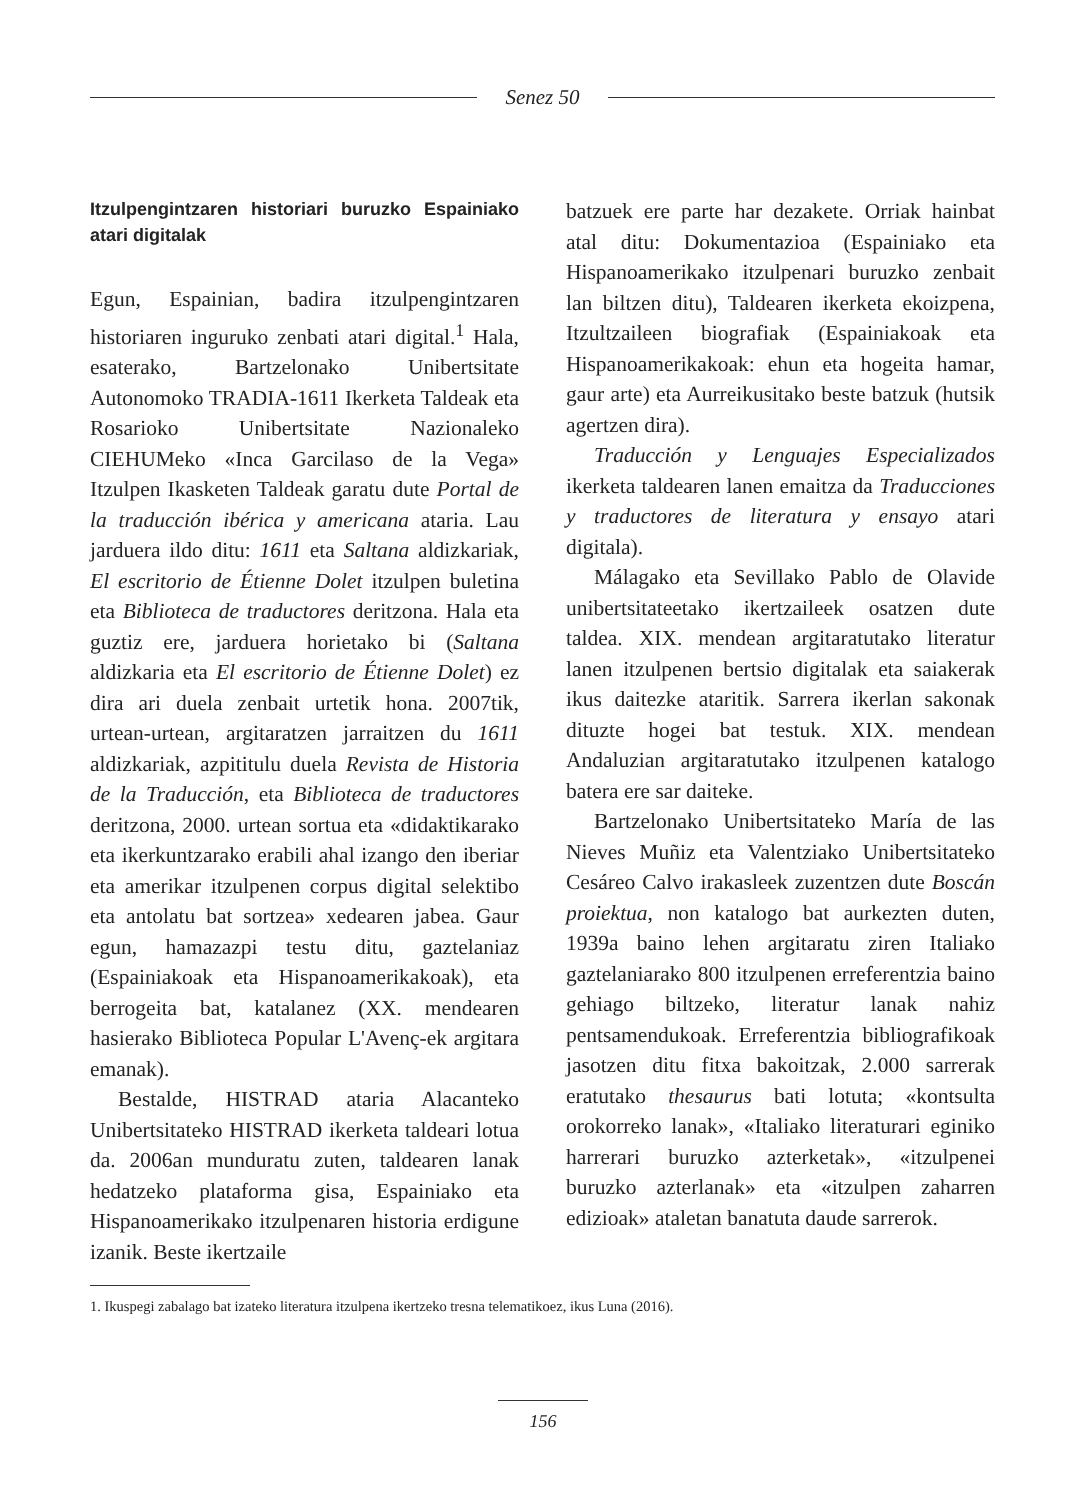Senez 50
Itzulpengintzaren historiari buruzko Espainiako atari digitalak
Egun, Espainian, badira itzulpengintzaren historiaren inguruko zenbati atari digital.<sup>1</sup> Hala, esaterako, Bartzelonako Unibertsitate Autonomoko TRADIA-1611 Ikerketa Taldeak eta Rosarioko Unibertsitate Nazionaleko CIEHUMeko «Inca Garcilaso de la Vega» Itzulpen Ikasketen Taldeak garatu dute Portal de la traducción ibérica y americana ataria. Lau jarduera ildo ditu: 1611 eta Saltana aldizkariak, El escritorio de Étienne Dolet itzulpen buletina eta Biblioteca de traductores deritzona. Hala eta guztiz ere, jarduera horietako bi (Saltana aldizkaria eta El escritorio de Étienne Dolet) ez dira ari duela zenbait urtetik hona. 2007tik, urtean-urtean, argitaratzen jarraitzen du 1611 aldizkariak, azpititulu duela Revista de Historia de la Traducción, eta Biblioteca de traductores deritzona, 2000. urtean sortua eta «didaktikarako eta ikerkuntzarako erabili ahal izango den iberiar eta amerikar itzulpenen corpus digital selektibo eta antolatu bat sortzea» xedearen jabea. Gaur egun, hamazazpi testu ditu, gaztelaniaz (Espainiakoak eta Hispanoamerikakoak), eta berrogeita bat, katalanez (XX. mendearen hasierako Biblioteca Popular L'Avenç-ek argitara emanak).
Bestalde, HISTRAD ataria Alacanteko Unibertsitateko HISTRAD ikerketa taldeari lotua da. 2006an munduratu zuten, taldearen lanak hedatzeko plataforma gisa, Espainiako eta Hispanoamerikako itzulpenaren historia erdigune izanik. Beste ikertzaile
batzuek ere parte har dezakete. Orriak hainbat atal ditu: Dokumentazioa (Espainiako eta Hispanoamerikako itzulpenari buruzko zenbait lan biltzen ditu), Taldearen ikerketa ekoizpena, Itzultzaileen biografiak (Espainiakoak eta Hispanoamerikakoak: ehun eta hogeita hamar, gaur arte) eta Aurreikusitako beste batzuk (hutsik agertzen dira).
Traducción y Lenguajes Especializados ikerketa taldearen lanen emaitza da Traducciones y traductores de literatura y ensayo atari digitala).
Málagako eta Sevillako Pablo de Olavide unibertsitateetako ikertzaileek osatzen dute taldea. XIX. mendean argitaratutako literatur lanen itzulpenen bertsio digitalak eta saiakerak ikus daitezke ataritik. Sarrera ikerlan sakonak dituzte hogei bat testuk. XIX. mendean Andaluzian argitaratutako itzulpenen katalogo batera ere sar daiteke.
Bartzelonako Unibertsitateko María de las Nieves Muñiz eta Valentziako Unibertsitateko Cesáreo Calvo irakasleek zuzentzen dute Boscán proiektua, non katalogo bat aurkezten duten, 1939a baino lehen argitaratu ziren Italiako gaztelaniarako 800 itzulpenen erreferentzia baino gehiago biltzeko, literatur lanak nahiz pentsamendukoak. Erreferentzia bibliografikoak jasotzen ditu fitxa bakoitzak, 2.000 sarrerak eratutako thesaurus bati lotuta; «kontsulta orokorreko lanak», «Italiako literaturari eginiko harrerari buruzko azterketak», «itzulpenei buruzko azterlanak» eta «itzulpen zaharren edizioak» ataletan banatuta daude sarrerok.
1. Ikuspegi zabalago bat izateko literatura itzulpena ikertzeko tresna telematikoez, ikus Luna (2016).
156